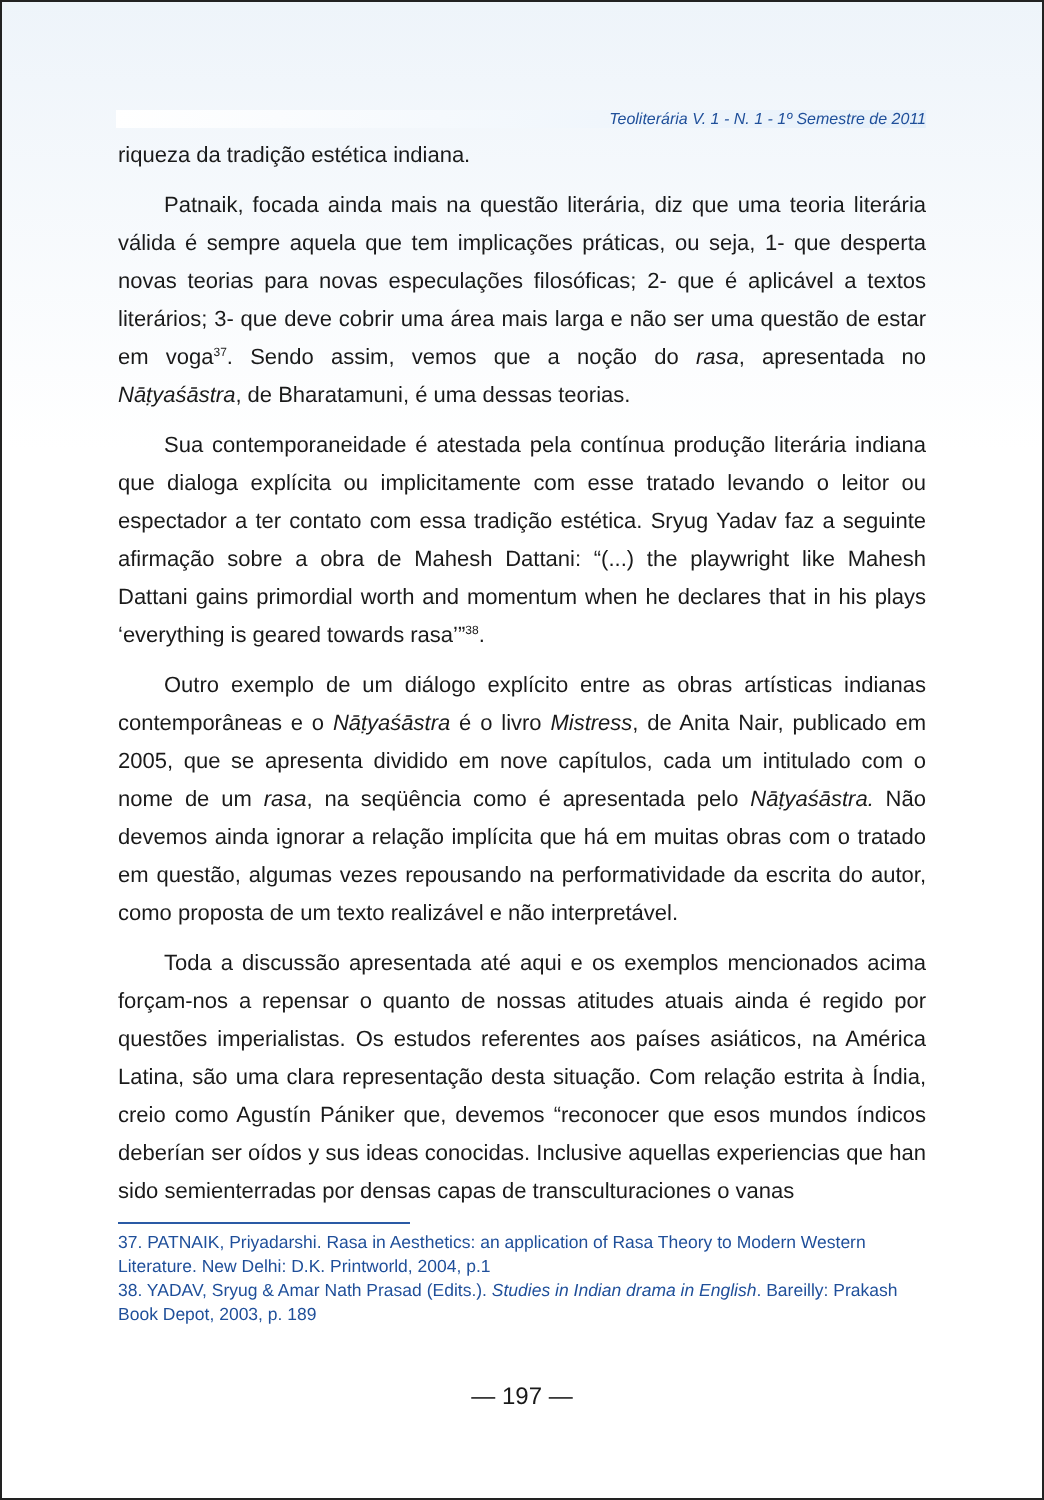Teoliterária V. 1 - N. 1 - 1º Semestre de 2011
riqueza da tradição estética indiana.
Patnaik, focada ainda mais na questão literária, diz que uma teoria literária válida é sempre aquela que tem implicações práticas, ou seja, 1- que desperta novas teorias para novas especulações filosóficas; 2- que é aplicável a textos literários; 3- que deve cobrir uma área mais larga e não ser uma questão de estar em voga<sup>37</sup>. Sendo assim, vemos que a noção do rasa, apresentada no Nāṭyaśāstra, de Bharatamuni, é uma dessas teorias.
Sua contemporaneidade é atestada pela contínua produção literária indiana que dialoga explícita ou implicitamente com esse tratado levando o leitor ou espectador a ter contato com essa tradição estética. Sryug Yadav faz a seguinte afirmação sobre a obra de Mahesh Dattani: “(...) the playwright like Mahesh Dattani gains primordial worth and momentum when he declares that in his plays ‘everything is geared towards rasa’”<sup>38</sup>.
Outro exemplo de um diálogo explícito entre as obras artísticas indianas contemporâneas e o Nāṭyaśāstra é o livro Mistress, de Anita Nair, publicado em 2005, que se apresenta dividido em nove capítulos, cada um intitulado com o nome de um rasa, na seqüência como é apresentada pelo Nāṭyaśāstra. Não devemos ainda ignorar a relação implícita que há em muitas obras com o tratado em questão, algumas vezes repousando na performatividade da escrita do autor, como proposta de um texto realizável e não interpretável.
Toda a discussão apresentada até aqui e os exemplos mencionados acima forçam-nos a repensar o quanto de nossas atitudes atuais ainda é regido por questões imperialistas. Os estudos referentes aos países asiáticos, na América Latina, são uma clara representação desta situação. Com relação estrita à Índia, creio como Agustín Pániker que, devemos “reconocer que esos mundos índicos deberían ser oídos y sus ideas conocidas. Inclusive aquellas experiencias que han sido semienterradas por densas capas de transculturaciones o vanas
37. PATNAIK, Priyadarshi. Rasa in Aesthetics: an application of Rasa Theory to Modern Western Literature. New Delhi: D.K. Printworld, 2004, p.1
38. YADAV, Sryug & Amar Nath Prasad (Edits.). Studies in Indian drama in English. Bareilly: Prakash Book Depot, 2003, p. 189
— 197 —